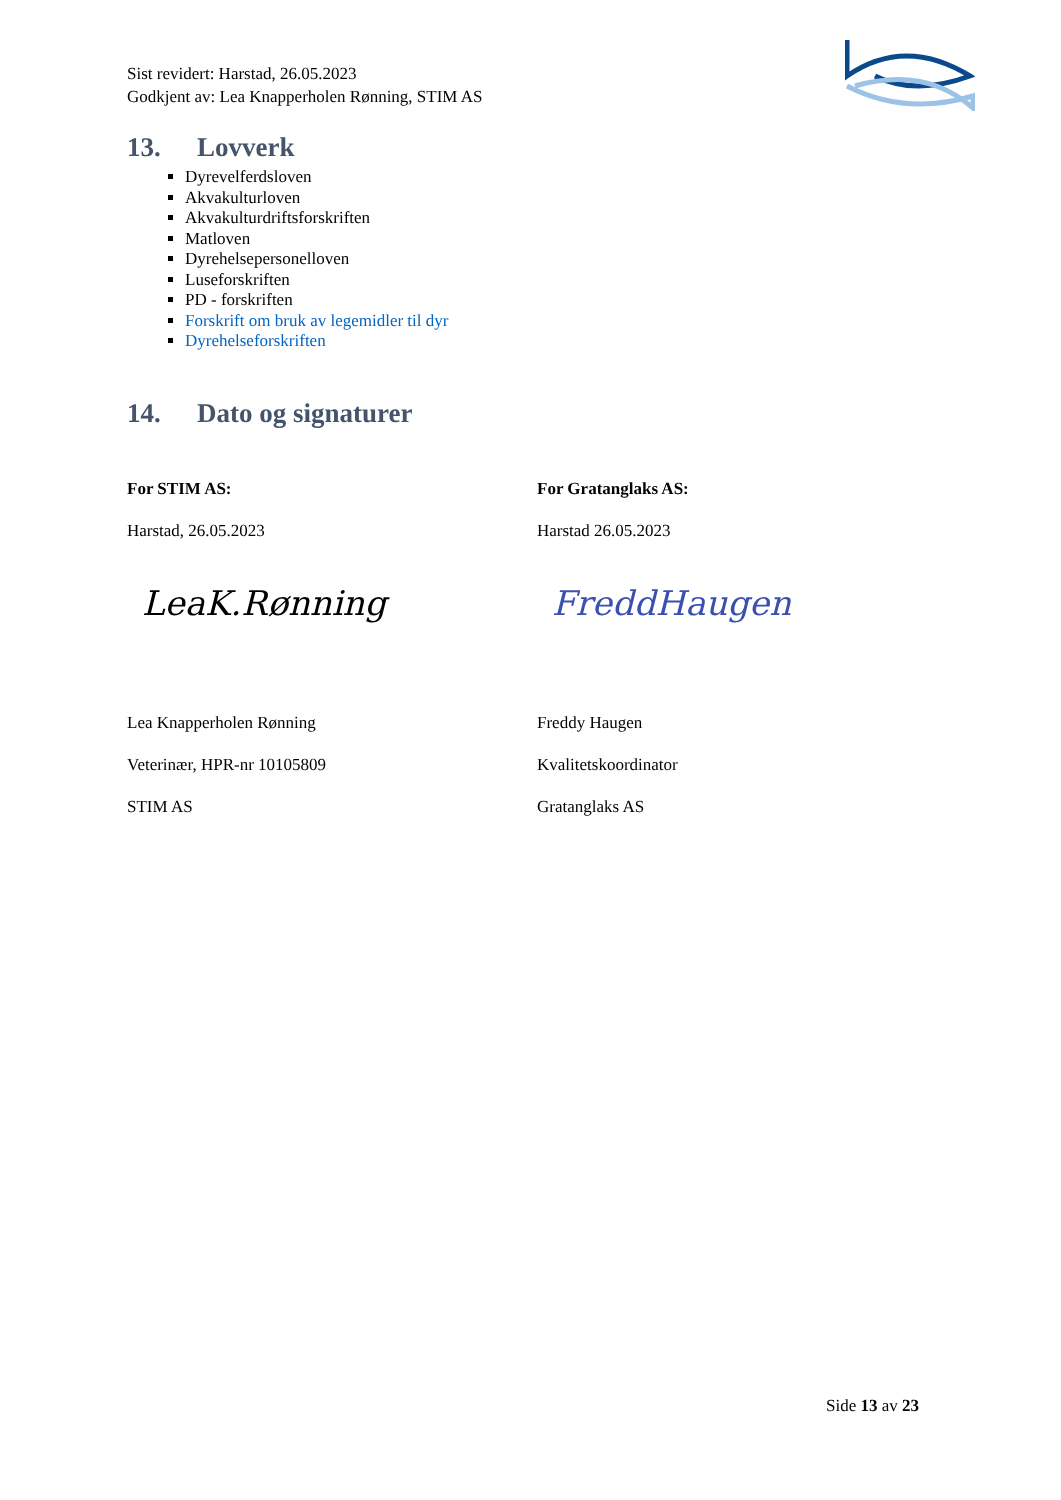Sist revidert: Harstad, 26.05.2023
Godkjent av: Lea Knapperholen Rønning, STIM AS
13. Lovverk
Dyrevelferdsloven
Akvakulturloven
Akvakulturdriftsforskriften
Matloven
Dyrehelsepersonelloven
Luseforskriften
PD - forskriften
Forskrift om bruk av legemidler til dyr
Dyrehelseforskriften
14. Dato og signaturer
For STIM AS:
Harstad, 26.05.2023
LeaK.Rønning
Lea Knapperholen Rønning
Veterinær, HPR-nr 10105809
STIM AS
For Gratanglaks AS:
Harstad 26.05.2023
FreddHaugen
Freddy Haugen
Kvalitetskoordinator
Gratanglaks AS
Side 13 av 23